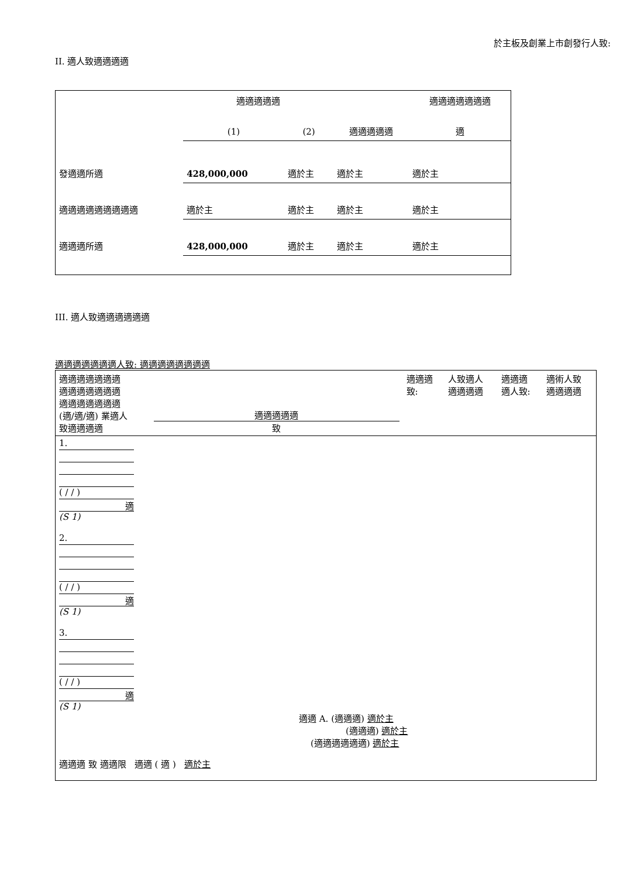於主板及創業上市創發行人致:
II. 適人致適適適適
| | 適適適適適 | | | 適適適適適適適 |
| | (1) | (2) | 適適適適適 | 適 |
| 發適適所適 | 428,000,000 | 適於主 | 適於主 | 適於主 |
| 適適適適適適適適適 | 適於主 | 適於主 | 適於主 | 適於主 |
| 適適適所適 | 428,000,000 | 適於主 | 適於主 | 適於主 |
III. 適人致適適適適適適
適適適適適適適人致: 適適適適適適適適
| 適適適適適適適 適適適適適適適 適適適適適適適 (適/適/適) 業適人 致適適適適 | 適適適適適 致 | 適適適 致: | 人致適人 適適適適 | 適適適 適人致: | 適術人致 適適適適 |
| 1. ( / / ) 適 (S 1) 2. ( / / ) 適 (S 1) 3. ( / / ) 適 (S 1) 適適 A. (適適適) 適於主 (適適適) 適於主 (適適適適適適) 適於主 適適適 致 適適限 適適 ( 適 ) 適於主 | | | | | |